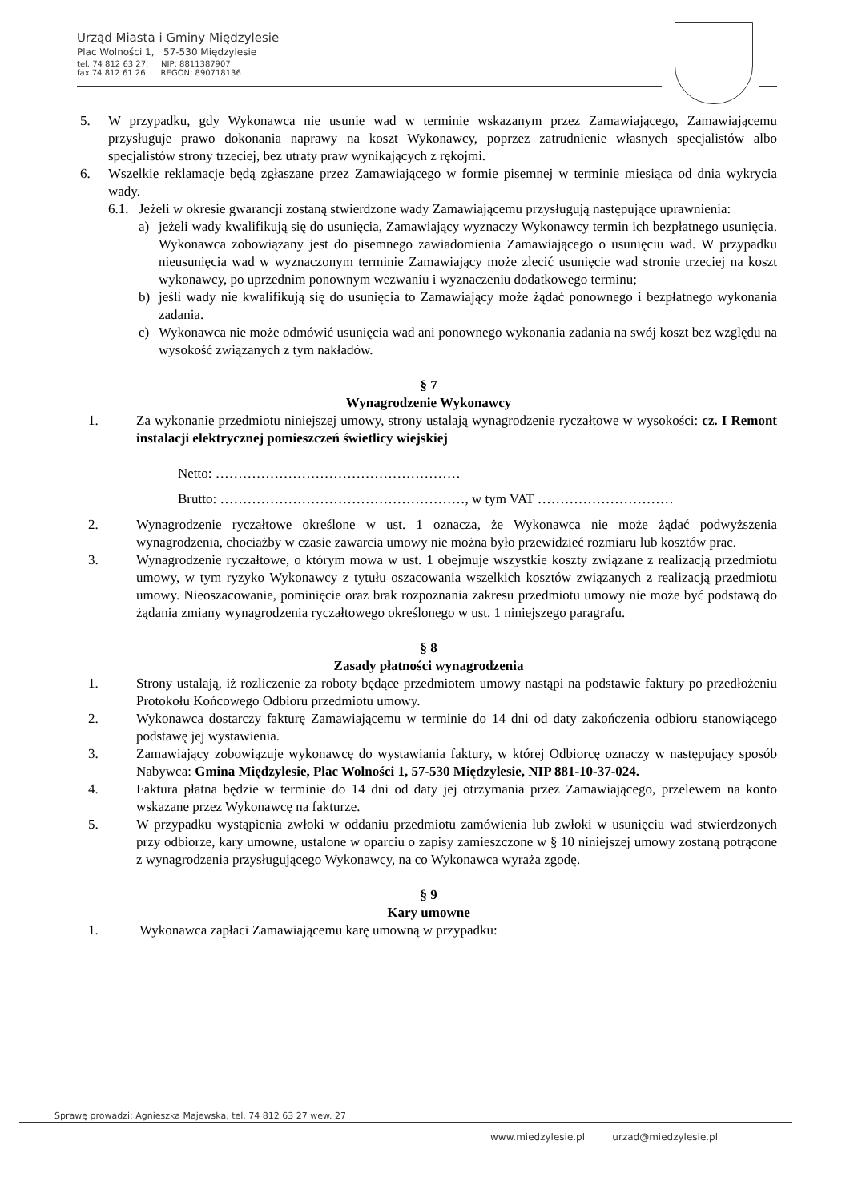Urząd Miasta i Gminy Międzylesie
Plac Wolności 1, 57-530 Międzylesie
tel. 74 812 63 27, NIP: 8811387907
fax 74 812 61 26 REGON: 890718136
5. W przypadku, gdy Wykonawca nie usunie wad w terminie wskazanym przez Zamawiającego, Zamawiającemu przysługuje prawo dokonania naprawy na koszt Wykonawcy, poprzez zatrudnienie własnych specjalistów albo specjalistów strony trzeciej, bez utraty praw wynikających z rękojmi.
6. Wszelkie reklamacje będą zgłaszane przez Zamawiającego w formie pisemnej w terminie miesiąca od dnia wykrycia wady.
6.1.
Jeżeli w okresie gwarancji zostaną stwierdzone wady Zamawiającemu przysługują następujące uprawnienia:
a) jeżeli wady kwalifikują się do usunięcia, Zamawiający wyznaczy Wykonawcy termin ich bezpłatnego usunięcia. Wykonawca zobowiązany jest do pisemnego zawiadomienia Zamawiającego o usunięciu wad. W przypadku nieusunięcia wad w wyznaczonym terminie Zamawiający może zlecić usunięcie wad stronie trzeciej na koszt wykonawcy, po uprzednim ponownym wezwaniu i wyznaczeniu dodatkowego terminu;
b) jeśli wady nie kwalifikują się do usunięcia to Zamawiający może żądać ponownego i bezpłatnego wykonania zadania.
c) Wykonawca nie może odmówić usunięcia wad ani ponownego wykonania zadania na swój koszt bez względu na wysokość związanych z tym nakładów.
§ 7
Wynagrodzenie Wykonawcy
1. Za wykonanie przedmiotu niniejszej umowy, strony ustalają wynagrodzenie ryczałtowe w wysokości: cz. I Remont instalacji elektrycznej pomieszczeń świetlicy wiejskiej
Netto: ………………………………………………
Brutto: ………………………………………………, w tym VAT …………………………
2. Wynagrodzenie ryczałtowe określone w ust. 1 oznacza, że Wykonawca nie może żądać podwyższenia wynagrodzenia, chociażby w czasie zawarcia umowy nie można było przewidzieć rozmiaru lub kosztów prac.
3. Wynagrodzenie ryczałtowe, o którym mowa w ust. 1 obejmuje wszystkie koszty związane z realizacją przedmiotu umowy, w tym ryzyko Wykonawcy z tytułu oszacowania wszelkich kosztów związanych z realizacją przedmiotu umowy. Nieoszacowanie, pominięcie oraz brak rozpoznania zakresu przedmiotu umowy nie może być podstawą do żądania zmiany wynagrodzenia ryczałtowego określonego w ust. 1 niniejszego paragrafu.
§ 8
Zasady płatności wynagrodzenia
1. Strony ustalają, iż rozliczenie za roboty będące przedmiotem umowy nastąpi na podstawie faktury po przedłożeniu Protokołu Końcowego Odbioru przedmiotu umowy.
2. Wykonawca dostarczy fakturę Zamawiającemu w terminie do 14 dni od daty zakończenia odbioru stanowiącego podstawę jej wystawienia.
3. Zamawiający zobowiązuje wykonawcę do wystawiania faktury, w której Odbiorcę oznaczy w następujący sposób Nabywca: Gmina Międzylesie, Plac Wolności 1, 57-530 Międzylesie, NIP 881-10-37-024.
4. Faktura płatna będzie w terminie do 14 dni od daty jej otrzymania przez Zamawiającego, przelewem na konto wskazane przez Wykonawcę na fakturze.
5. W przypadku wystąpienia zwłoki w oddaniu przedmiotu zamówienia lub zwłoki w usunięciu wad stwierdzonych przy odbiorze, kary umowne, ustalone w oparciu o zapisy zamieszczone w § 10 niniejszej umowy zostaną potrącone z wynagrodzenia przysługującego Wykonawcy, na co Wykonawca wyraża zgodę.
§ 9
Kary umowne
1. Wykonawca zapłaci Zamawiającemu karę umowną w przypadku:
Sprawę prowadzi: Agnieszka Majewska, tel. 74 812 63 27 wew. 27
www.miedzylesie.pl urzad@miedzylesie.pl